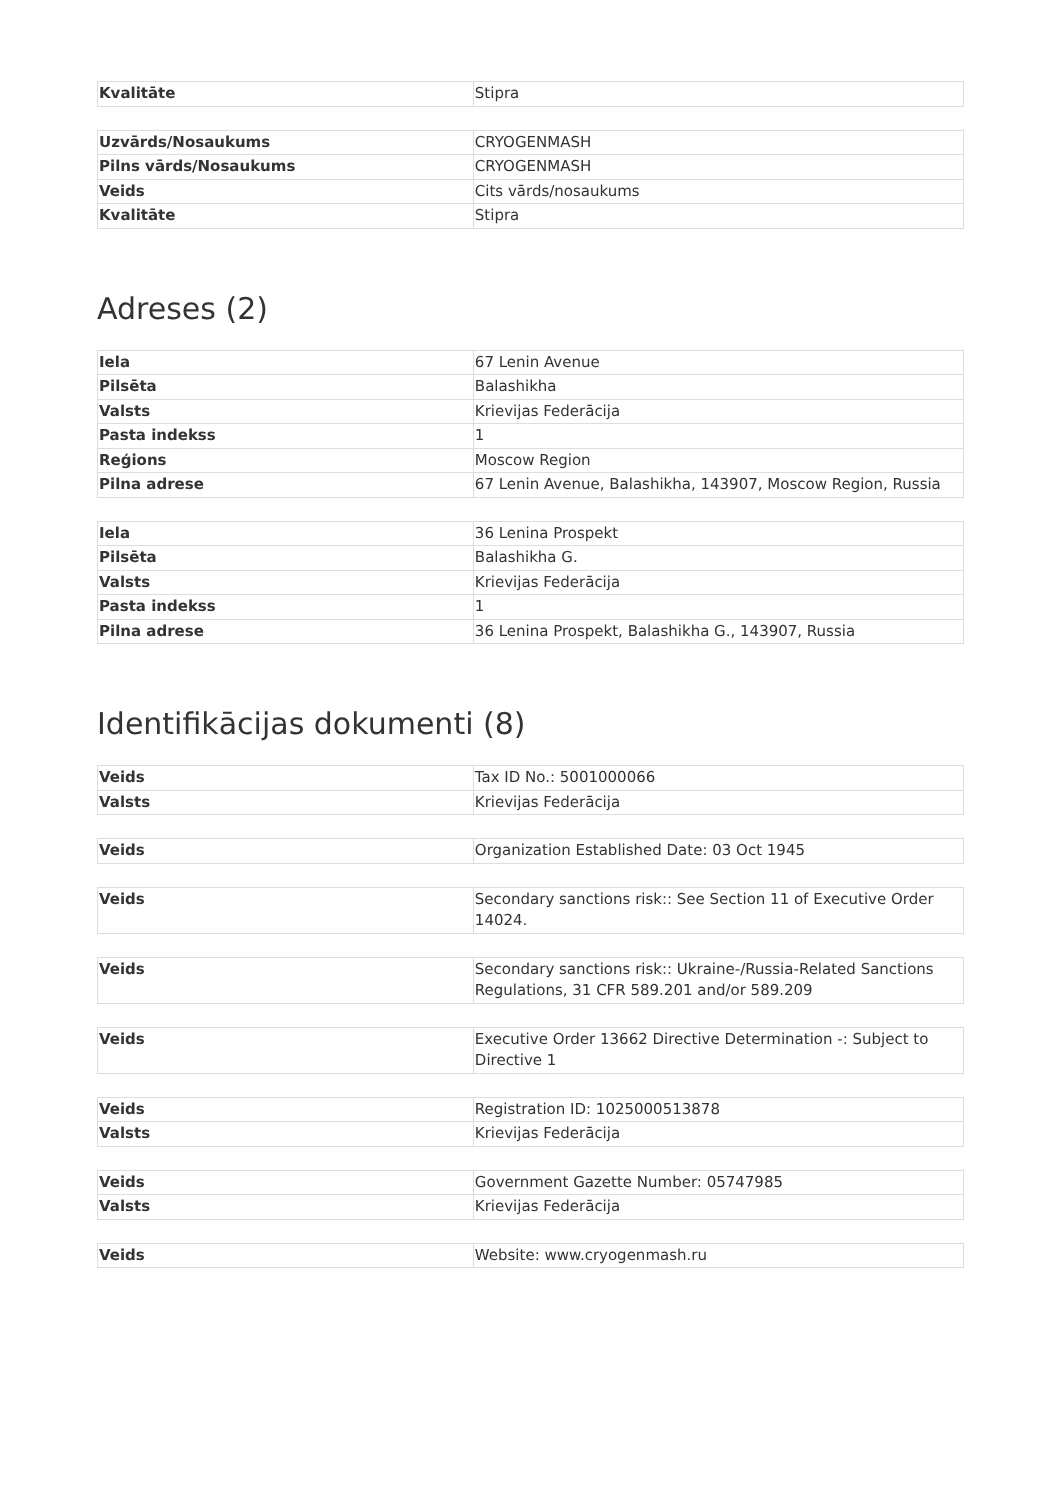| Kvalitāte | Stipra |
| Uzvārds/Nosaukums | CRYOGENMASH |
| Pilns vārds/Nosaukums | CRYOGENMASH |
| Veids | Cits vārds/nosaukums |
| Kvalitāte | Stipra |
Adreses (2)
| Iela | 67 Lenin Avenue |
| Pilsēta | Balashikha |
| Valsts | Krievijas Federācija |
| Pasta indekss | 1 |
| Reģions | Moscow Region |
| Pilna adrese | 67 Lenin Avenue, Balashikha, 143907, Moscow Region, Russia |
| Iela | 36 Lenina Prospekt |
| Pilsēta | Balashikha G. |
| Valsts | Krievijas Federācija |
| Pasta indekss | 1 |
| Pilna adrese | 36 Lenina Prospekt, Balashikha G., 143907, Russia |
Identifikācijas dokumenti (8)
| Veids | Tax ID No.: 5001000066 |
| Valsts | Krievijas Federācija |
| Veids | Organization Established Date: 03 Oct 1945 |
| Veids | Secondary sanctions risk:: See Section 11 of Executive Order 14024. |
| Veids | Secondary sanctions risk:: Ukraine-/Russia-Related Sanctions Regulations, 31 CFR 589.201 and/or 589.209 |
| Veids | Executive Order 13662 Directive Determination -: Subject to Directive 1 |
| Veids | Registration ID: 1025000513878 |
| Valsts | Krievijas Federācija |
| Veids | Government Gazette Number: 05747985 |
| Valsts | Krievijas Federācija |
| Veids | Website: www.cryogenmash.ru |